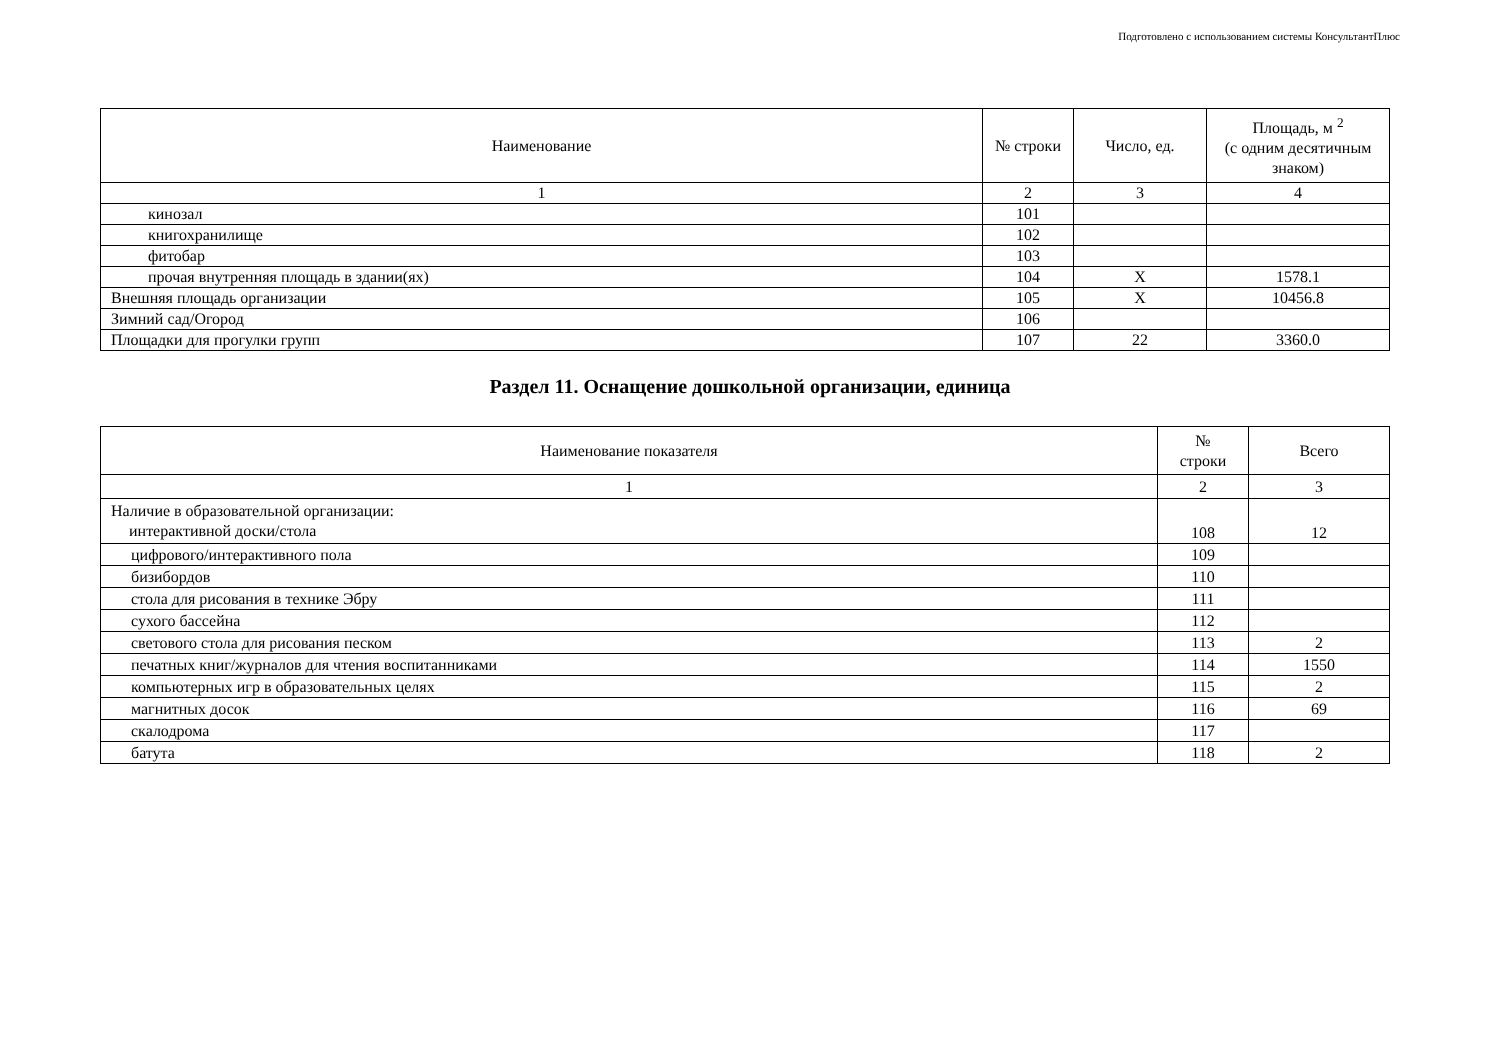Подготовлено с использованием системы КонсультантПлюс
| Наименование | № строки | Число, ед. | Площадь, м <sup>2</sup> (с одним десятичным знаком) |
| --- | --- | --- | --- |
| 1 | 2 | 3 | 4 |
| кинозал | 101 | | |
| книгохранилище | 102 | | |
| фитобар | 103 | | |
| прочая внутренняя площадь в здании(ях) | 104 | X | 1578.1 |
| Внешняя площадь организации | 105 | X | 10456.8 |
| Зимний сад/Огород | 106 | | |
| Площадки для прогулки групп | 107 | 22 | 3360.0 |
Раздел 11. Оснащение дошкольной организации, единица
| Наименование показателя | № строки | Всего |
| --- | --- | --- |
| 1 | 2 | 3 |
| Наличие в образовательной организации: интерактивной доски/стола | 108 | 12 |
| цифрового/интерактивного пола | 109 | |
| бизибордов | 110 | |
| стола для рисования в технике Эбру | 111 | |
| сухого бассейна | 112 | |
| светового стола для рисования песком | 113 | 2 |
| печатных книг/журналов для чтения воспитанниками | 114 | 1550 |
| компьютерных игр в образовательных целях | 115 | 2 |
| магнитных досок | 116 | 69 |
| скалодрома | 117 | |
| батута | 118 | 2 |